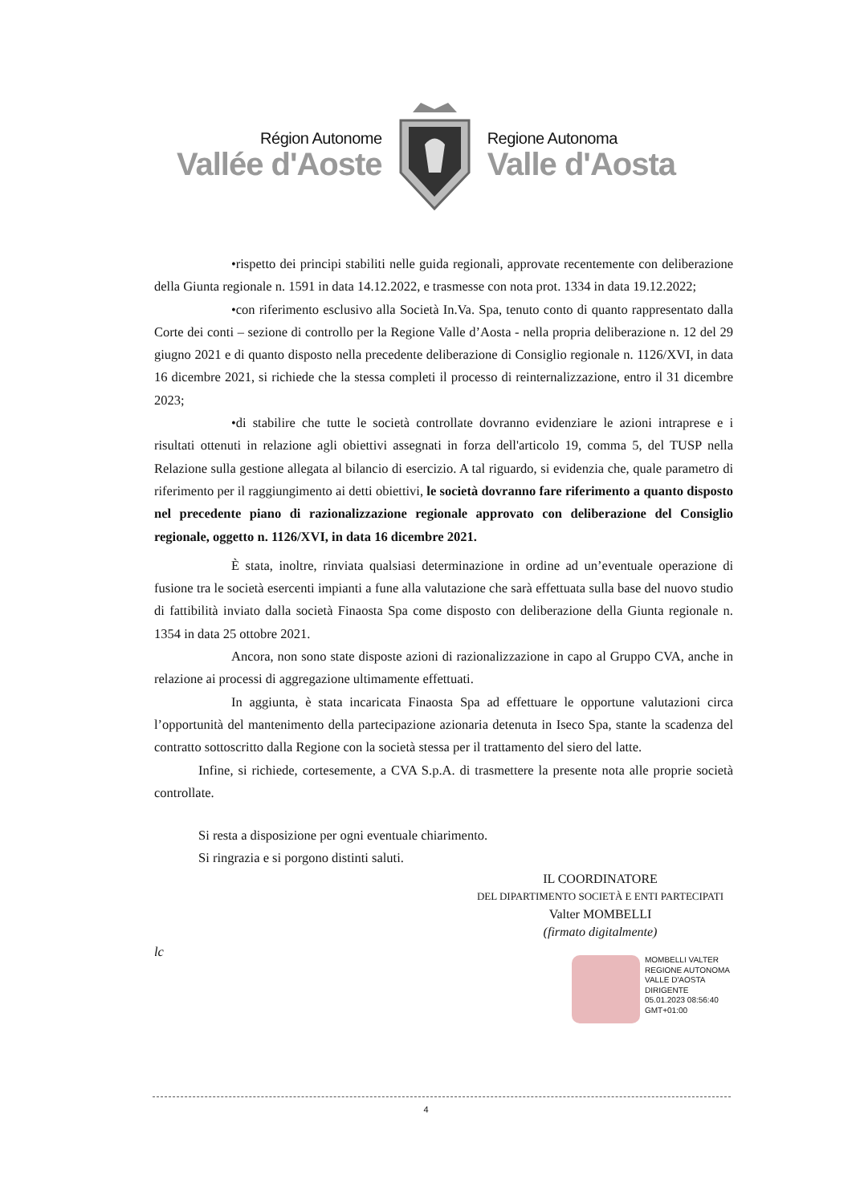Région Autonome
Vallée d'Aoste
Regione Autonoma
Valle d'Aosta
•rispetto dei principi stabiliti nelle guida regionali, approvate recentemente con deliberazione della Giunta regionale n. 1591 in data 14.12.2022, e trasmesse con nota prot. 1334 in data 19.12.2022;
•con riferimento esclusivo alla Società In.Va. Spa, tenuto conto di quanto rappresentato dalla Corte dei conti – sezione di controllo per la Regione Valle d’Aosta - nella propria deliberazione n. 12 del 29 giugno 2021 e di quanto disposto nella precedente deliberazione di Consiglio regionale n. 1126/XVI, in data 16 dicembre 2021, si richiede che la stessa completi il processo di reinternalizzazione, entro il 31 dicembre 2023;
•di stabilire che tutte le società controllate dovranno evidenziare le azioni intraprese e i risultati ottenuti in relazione agli obiettivi assegnati in forza dell'articolo 19, comma 5, del TUSP nella Relazione sulla gestione allegata al bilancio di esercizio. A tal riguardo, si evidenzia che, quale parametro di riferimento per il raggiungimento ai detti obiettivi, le società dovranno fare riferimento a quanto disposto nel precedente piano di razionalizzazione regionale approvato con deliberazione del Consiglio regionale, oggetto n. 1126/XVI, in data 16 dicembre 2021.
È stata, inoltre, rinviata qualsiasi determinazione in ordine ad un’eventuale operazione di fusione tra le società esercenti impianti a fune alla valutazione che sarà effettuata sulla base del nuovo studio di fattibilità inviato dalla società Finaosta Spa come disposto con deliberazione della Giunta regionale n. 1354 in data 25 ottobre 2021.
Ancora, non sono state disposte azioni di razionalizzazione in capo al Gruppo CVA, anche in relazione ai processi di aggregazione ultimamente effettuati.
In aggiunta, è stata incaricata Finaosta Spa ad effettuare le opportune valutazioni circa l’opportunità del mantenimento della partecipazione azionaria detenuta in Iseco Spa, stante la scadenza del contratto sottoscritto dalla Regione con la società stessa per il trattamento del siero del latte.
Infine, si richiede, cortesemente, a CVA S.p.A. di trasmettere la presente nota alle proprie società controllate.
Si resta a disposizione per ogni eventuale chiarimento.
Si ringrazia e si porgono distinti saluti.
IL COORDINATORE
DEL DIPARTIMENTO SOCIETÀ E ENTI PARTECIPATI
Valter MOMBELLI
(firmato digitalmente)
lc
MOMBELLI VALTER
REGIONE AUTONOMA
VALLE D'AOSTA
DIRIGENTE
05.01.2023 08:56:40
GMT+01:00
4